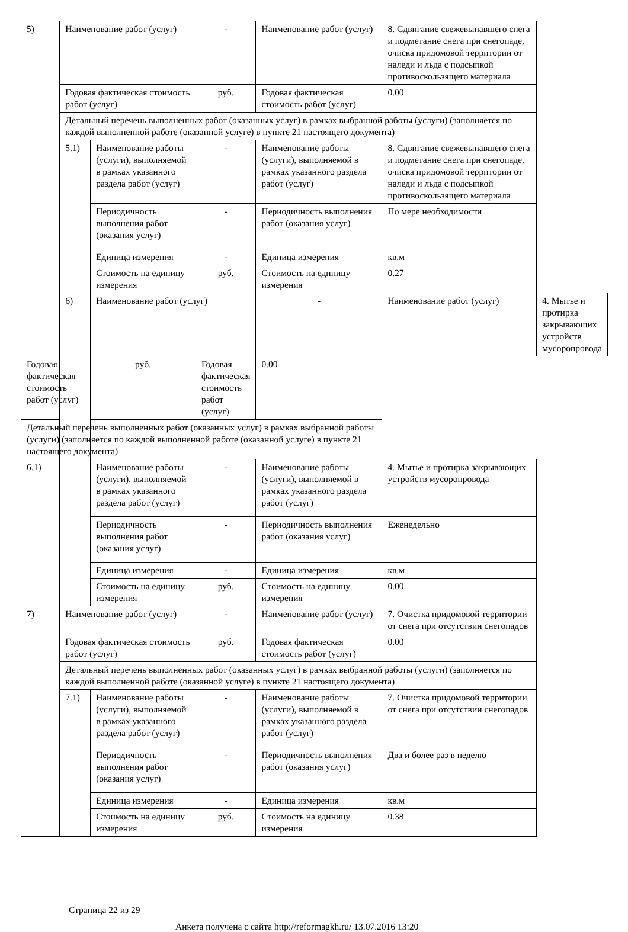| 5) | Наименование работ (услуг) | | - | Наименование работ (услуг) | 8. Сдвигание свежевыпавшего снега и подметание снега при снегопаде, очиска придомовой территории от наледи и льда с подсыпкой противоскользящего материала | |
| | Годовая фактическая стоимость работ (услуг) | | руб. | Годовая фактическая стоимость работ (услуг) | 0.00 | |
| | Детальный перечень выполненных работ (оказанных услуг) в рамках выбранной работы (услуги) (заполняется по каждой выполненной работе (оказанной услуге) в пункте 21 настоящего документа) | | | | | |
| | 5.1) | Наименование работы (услуги), выполняемой в рамках указанного раздела работ (услуг) | - | Наименование работы (услуги), выполняемой в рамках указанного раздела работ (услуг) | 8. Сдвигание свежевыпавшего снега и подметание снега при снегопаде, очиска придомовой территории от наледи и льда с подсыпкой противоскользящего материала | |
| | | Периодичность выполнения работ (оказания услуг) | - | Периодичность выполнения работ (оказания услуг) | По мере необходимости | |
| | | Единица измерения | - | Единица измерения | кв.м | |
| | | Стоимость на единицу измерения | руб. | Стоимость на единицу измерения | 0.27 | |
| | 6) | Наименование работ (услуг) | | - | Наименование работ (услуг) | 4. Мытье и протирка закрывающих устройств мусоропровода |
| Годовая фактическая стоимость работ (услуг) | | руб. | Годовая фактическая стоимость работ (услуг) | 0.00 | | |
| Детальный перечень выполненных работ (оказанных услуг) в рамках выбранной работы (услуги) (заполняется по каждой выполненной работе (оказанной услуге) в пункте 21 настоящего документа) | | | | | | |
| 6.1) | | Наименование работы (услуги), выполняемой в рамках указанного раздела работ (услуг) | - | Наименование работы (услуги), выполняемой в рамках указанного раздела работ (услуг) | 4. Мытье и протирка закрывающих устройств мусоропровода | |
| | | Периодичность выполнения работ (оказания услуг) | - | Периодичность выполнения работ (оказания услуг) | Еженедельно | |
| | | Единица измерения | - | Единица измерения | кв.м | |
| | | Стоимость на единицу измерения | руб. | Стоимость на единицу измерения | 0.00 | |
| 7) | Наименование работ (услуг) | | - | Наименование работ (услуг) | 7. Очистка придомовой территории от снега при отсутствии снегопадов | |
| | Годовая фактическая стоимость работ (услуг) | | руб. | Годовая фактическая стоимость работ (услуг) | 0.00 | |
| | Детальный перечень выполненных работ (оказанных услуг) в рамках выбранной работы (услуги) (заполняется по каждой выполненной работе (оказанной услуге) в пункте 21 настоящего документа) | | | | | |
| | 7.1) | Наименование работы (услуги), выполняемой в рамках указанного раздела работ (услуг) | - | Наименование работы (услуги), выполняемой в рамках указанного раздела работ (услуг) | 7. Очистка придомовой территории от снега при отсутствии снегопадов | |
| | | Периодичность выполнения работ (оказания услуг) | - | Периодичность выполнения работ (оказания услуг) | Два и более раз в неделю | |
| | | Единица измерения | - | Единица измерения | кв.м | |
| | | Стоимость на единицу измерения | руб. | Стоимость на единицу измерения | 0.38 | |
Страница 22 из 29
Анкета получена с сайта http://reformagkh.ru/ 13.07.2016 13:20